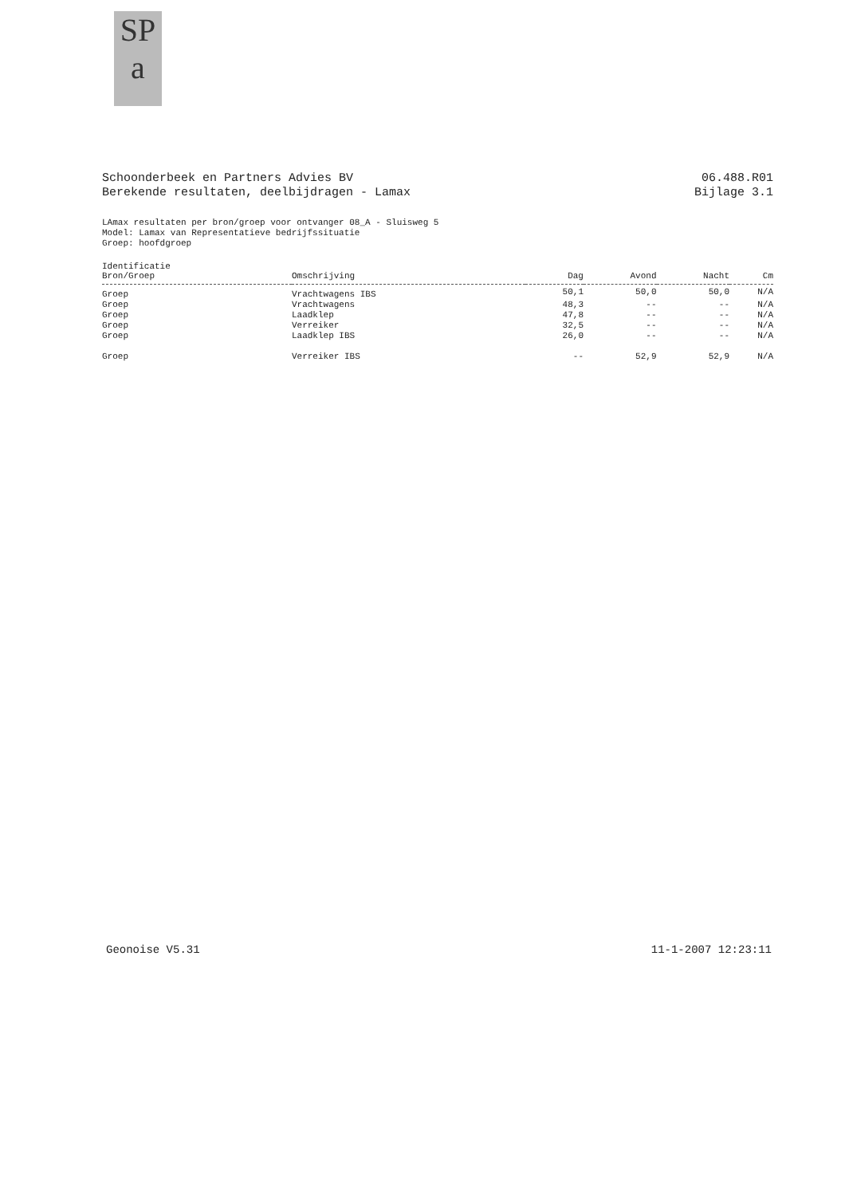SP
a
Schoonderbeek en Partners Advies BV
Berekende resultaten, deelbijdragen - Lamax
06.488.R01
Bijlage 3.1
LAmax resultaten per bron/groep voor ontvanger 08_A - Sluisweg 5
Model: Lamax van Representatieve bedrijfssituatie
Groep: hoofdgroep
| Identificatie Bron/Groep | Omschrijving | Dag | Avond | Nacht | Cm |
| --- | --- | --- | --- | --- | --- |
| Groep | Vrachtwagens IBS | 50,1 | 50,0 | 50,0 | N/A |
| Groep | Vrachtwagens | 48,3 | -- | -- | N/A |
| Groep | Laadklep | 47,8 | -- | -- | N/A |
| Groep | Verreiker | 32,5 | -- | -- | N/A |
| Groep | Laadklep IBS | 26,0 | -- | -- | N/A |
| Groep | Verreiker IBS | -- | 52,9 | 52,9 | N/A |
Geonoise V5.31 11-1-2007 12:23:11